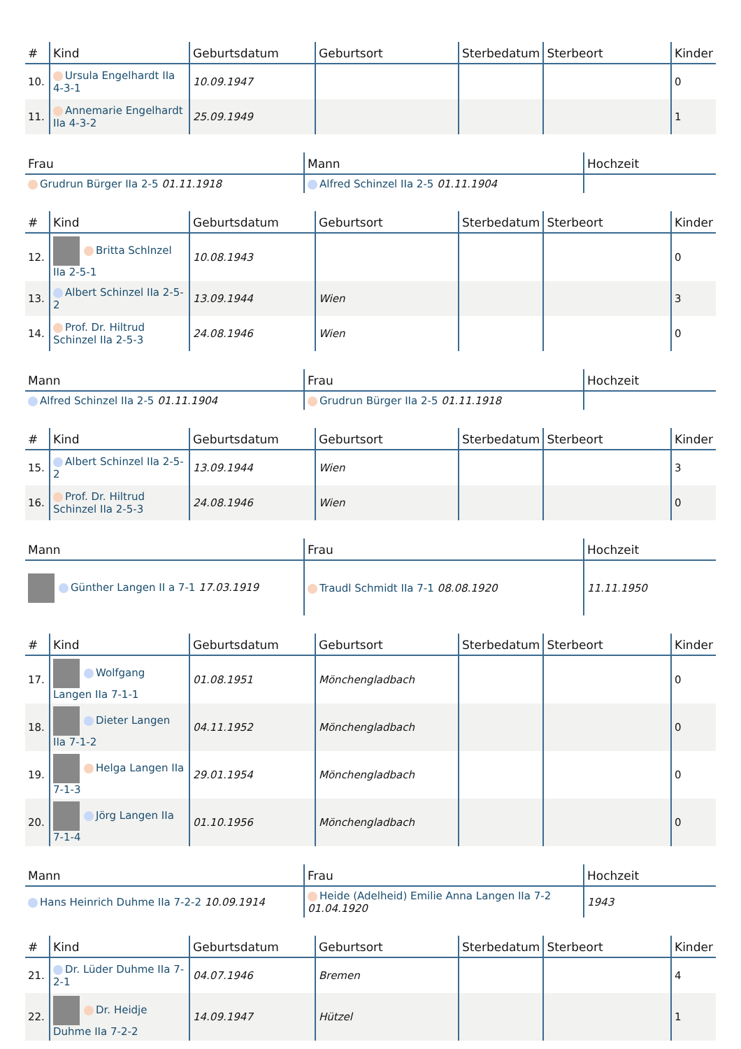| # | Kind | Geburtsdatum | Geburtsort | Sterbedatum | Sterbeort | Kinder |
| --- | --- | --- | --- | --- | --- | --- |
| 10. | Ursula Engelhardt IIa 4-3-1 | 10.09.1947 | | | | 0 |
| 11. | Annemarie Engelhardt IIa 4-3-2 | 25.09.1949 | | | | 1 |
| Frau | Mann | Hochzeit |
| --- | --- | --- |
| Grudrun Bürger IIa 2-5 01.11.1918 | Alfred Schinzel IIa 2-5 01.11.1904 | |
| # | Kind | Geburtsdatum | Geburtsort | Sterbedatum | Sterbeort | Kinder |
| --- | --- | --- | --- | --- | --- | --- |
| 12. | Britta Schlnzel IIa 2-5-1 | 10.08.1943 | | | | 0 |
| 13. | Albert Schinzel IIa 2-5-2 | 13.09.1944 | Wien | | | 3 |
| 14. | Prof. Dr. Hiltrud Schinzel IIa 2-5-3 | 24.08.1946 | Wien | | | 0 |
| Mann | Frau | Hochzeit |
| --- | --- | --- |
| Alfred Schinzel IIa 2-5 01.11.1904 | Grudrun Bürger IIa 2-5 01.11.1918 | |
| # | Kind | Geburtsdatum | Geburtsort | Sterbedatum | Sterbeort | Kinder |
| --- | --- | --- | --- | --- | --- | --- |
| 15. | Albert Schinzel IIa 2-5-2 | 13.09.1944 | Wien | | | 3 |
| 16. | Prof. Dr. Hiltrud Schinzel IIa 2-5-3 | 24.08.1946 | Wien | | | 0 |
| Mann | Frau | Hochzeit |
| --- | --- | --- |
| Günther Langen II a 7-1 17.03.1919 | Traudl Schmidt IIa 7-1 08.08.1920 | 11.11.1950 |
| # | Kind | Geburtsdatum | Geburtsort | Sterbedatum | Sterbeort | Kinder |
| --- | --- | --- | --- | --- | --- | --- |
| 17. | Wolfgang Langen IIa 7-1-1 | 01.08.1951 | Mönchengladbach | | | 0 |
| 18. | Dieter Langen IIa 7-1-2 | 04.11.1952 | Mönchengladbach | | | 0 |
| 19. | Helga Langen IIa 7-1-3 | 29.01.1954 | Mönchengladbach | | | 0 |
| 20. | Jörg Langen IIa 7-1-4 | 01.10.1956 | Mönchengladbach | | | 0 |
| Mann | Frau | Hochzeit |
| --- | --- | --- |
| Hans Heinrich Duhme IIa 7-2-2 10.09.1914 | Heide (Adelheid) Emilie Anna Langen IIa 7-2 01.04.1920 | 1943 |
| # | Kind | Geburtsdatum | Geburtsort | Sterbedatum | Sterbeort | Kinder |
| --- | --- | --- | --- | --- | --- | --- |
| 21. | Dr. Lüder Duhme IIa 7-2-1 | 04.07.1946 | Bremen | | | 4 |
| 22. | Dr. Heidje Duhme IIa 7-2-2 | 14.09.1947 | Hützel | | | 1 |